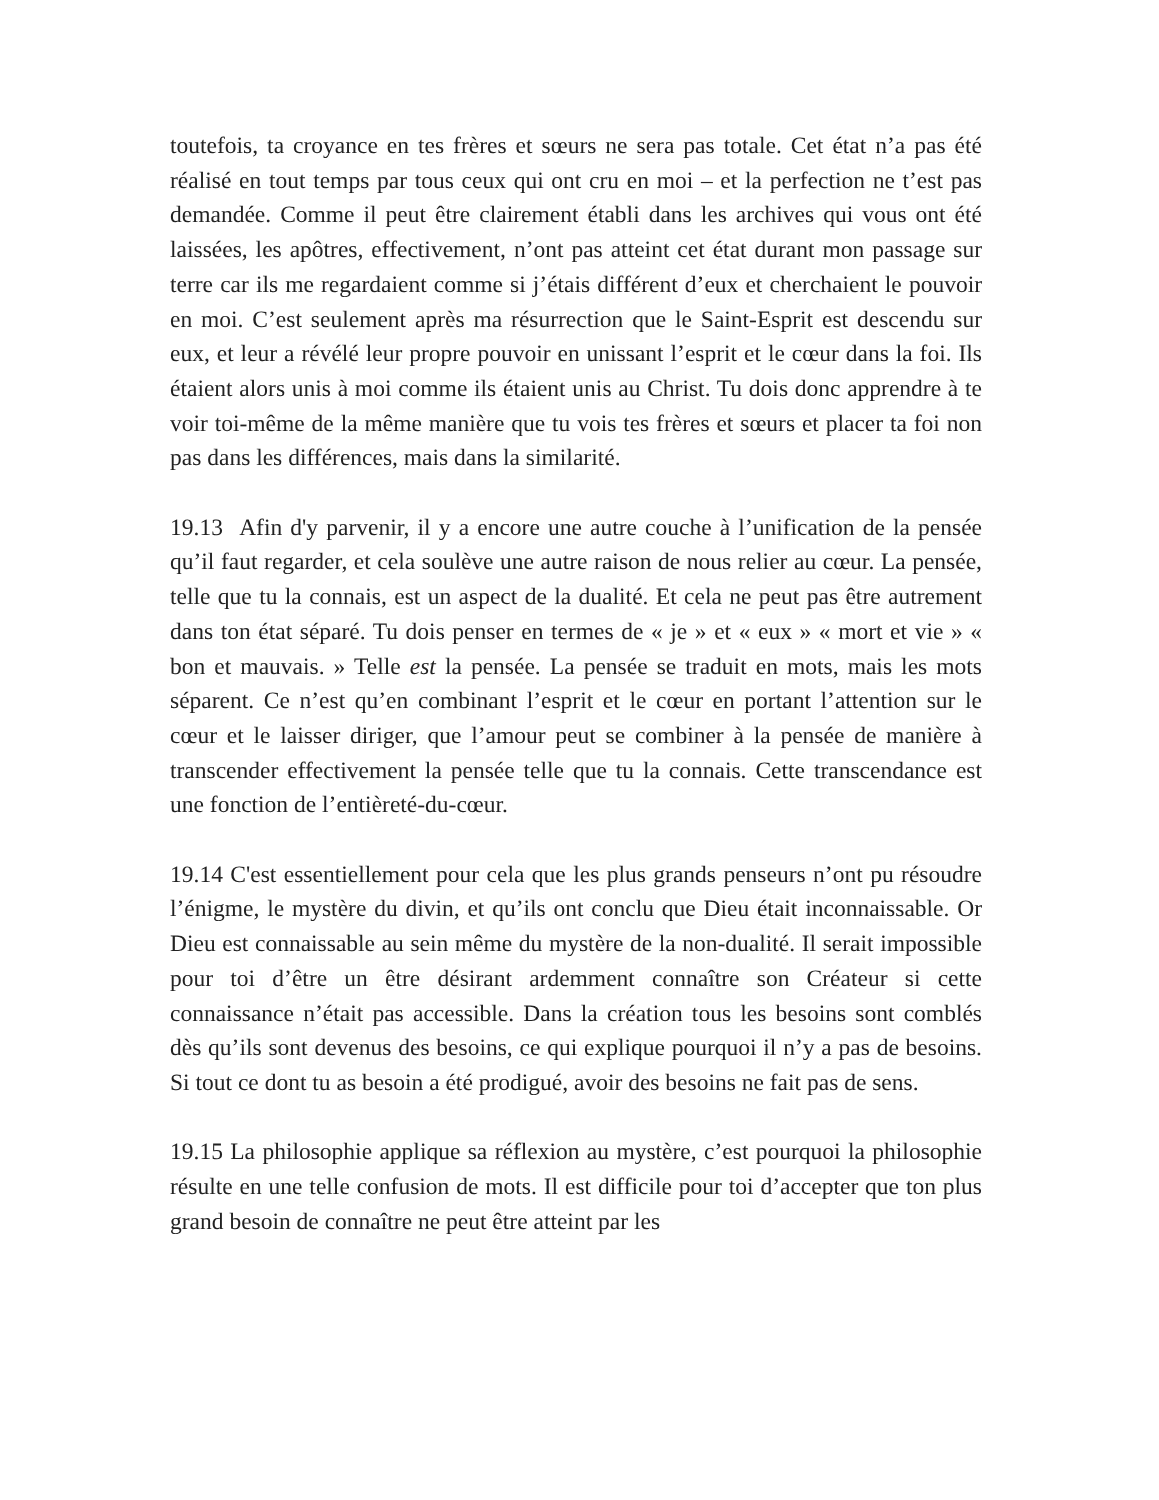toutefois, ta croyance en tes frères et sœurs ne sera pas totale. Cet état n’a pas été réalisé en tout temps par tous ceux qui ont cru en moi – et la perfection ne t’est pas demandée. Comme il peut être clairement établi dans les archives qui vous ont été laissées, les apôtres, effectivement, n’ont pas atteint cet état durant mon passage sur terre car ils me regardaient comme si j’étais différent d’eux et cherchaient le pouvoir en moi. C’est seulement après ma résurrection que le Saint-Esprit est descendu sur eux, et leur a révélé leur propre pouvoir en unissant l’esprit et le cœur dans la foi. Ils étaient alors unis à moi comme ils étaient unis au Christ. Tu dois donc apprendre à te voir toi-même de la même manière que tu vois tes frères et sœurs et placer ta foi non pas dans les différences, mais dans la similarité.
19.13 Afin d'y parvenir, il y a encore une autre couche à l’unification de la pensée qu’il faut regarder, et cela soulève une autre raison de nous relier au cœur. La pensée, telle que tu la connais, est un aspect de la dualité. Et cela ne peut pas être autrement dans ton état séparé. Tu dois penser en termes de « je » et « eux » « mort et vie » « bon et mauvais. » Telle est la pensée. La pensée se traduit en mots, mais les mots séparent. Ce n’est qu’en combinant l’esprit et le cœur en portant l’attention sur le cœur et le laisser diriger, que l’amour peut se combiner à la pensée de manière à transcender effectivement la pensée telle que tu la connais. Cette transcendance est une fonction de l’entièreté-du-cœur.
19.14 C'est essentiellement pour cela que les plus grands penseurs n’ont pu résoudre l’énigme, le mystère du divin, et qu’ils ont conclu que Dieu était inconnaissable. Or Dieu est connaissable au sein même du mystère de la non-dualité. Il serait impossible pour toi d’être un être désirant ardemment connaître son Créateur si cette connaissance n’était pas accessible. Dans la création tous les besoins sont comblés dès qu’ils sont devenus des besoins, ce qui explique pourquoi il n’y a pas de besoins. Si tout ce dont tu as besoin a été prodigué, avoir des besoins ne fait pas de sens.
19.15 La philosophie applique sa réflexion au mystère, c’est pourquoi la philosophie résulte en une telle confusion de mots. Il est difficile pour toi d’accepter que ton plus grand besoin de connaître ne peut être atteint par les